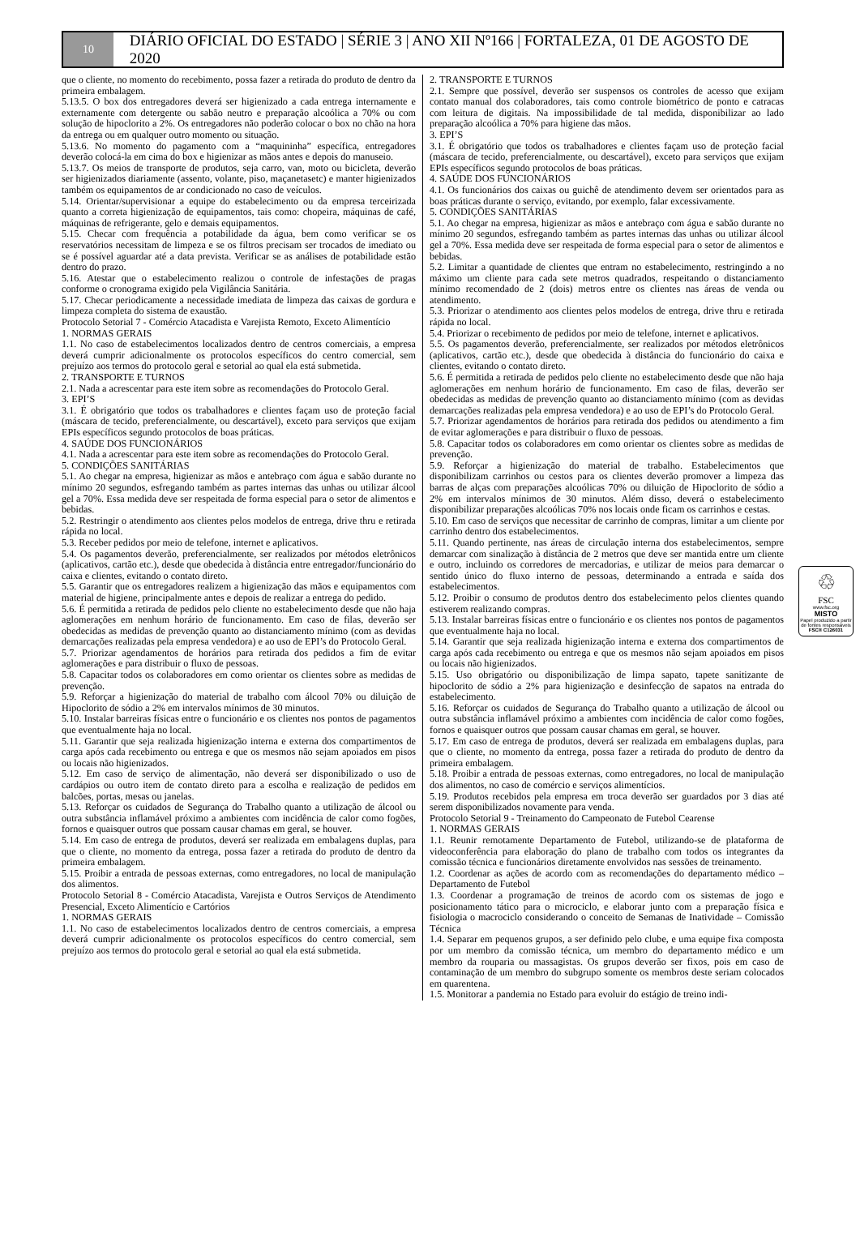10
DIÁRIO OFICIAL DO ESTADO | SÉRIE 3 | ANO XII Nº166 | FORTALEZA, 01 DE AGOSTO DE 2020
que o cliente, no momento do recebimento, possa fazer a retirada do produto de dentro da primeira embalagem.
5.13.5. O box dos entregadores deverá ser higienizado a cada entrega internamente e externamente com detergente ou sabão neutro e preparação alcoólica a 70% ou com solução de hipoclorito a 2%. Os entregadores não poderão colocar o box no chão na hora da entrega ou em qualquer outro momento ou situação.
5.13.6. No momento do pagamento com a “maquininha” específica, entregadores deverão colocá-la em cima do box e higienizar as mãos antes e depois do manuseio.
5.13.7. Os meios de transporte de produtos, seja carro, van, moto ou bicicleta, deverão ser higienizados diariamente (assento, volante, piso, maçanetasetc) e manter higienizados também os equipamentos de ar condicionado no caso de veículos.
5.14. Orientar/supervisionar a equipe do estabelecimento ou da empresa terceirizada quanto a correta higienização de equipamentos, tais como: chopeira, máquinas de café, máquinas de refrigerante, gelo e demais equipamentos.
5.15. Checar com frequência a potabilidade da água, bem como verificar se os reservatórios necessitam de limpeza e se os filtros precisam ser trocados de imediato ou se é possível aguardar até a data prevista. Verificar se as análises de potabilidade estão dentro do prazo.
5.16. Atestar que o estabelecimento realizou o controle de infestações de pragas conforme o cronograma exigido pela Vigilância Sanitária.
5.17. Checar periodicamente a necessidade imediata de limpeza das caixas de gordura e limpeza completa do sistema de exaustão.
Protocolo Setorial 7 - Comércio Atacadista e Varejista Remoto, Exceto Alimentício
1. NORMAS GERAIS
1.1. No caso de estabelecimentos localizados dentro de centros comerciais, a empresa deverá cumprir adicionalmente os protocolos específicos do centro comercial, sem prejuízo aos termos do protocolo geral e setorial ao qual ela está submetida.
2. TRANSPORTE E TURNOS
2.1. Nada a acrescentar para este item sobre as recomendações do Protocolo Geral.
3. EPI’S
3.1. É obrigatório que todos os trabalhadores e clientes façam uso de proteção facial (máscara de tecido, preferencialmente, ou descartável), exceto para serviços que exijam EPIs específicos segundo protocolos de boas práticas.
4. SAÚDE DOS FUNCIONÁRIOS
4.1. Nada a acrescentar para este item sobre as recomendações do Protocolo Geral.
5. CONDIÇÕES SANITÁRIAS
5.1. Ao chegar na empresa, higienizar as mãos e antebraço com água e sabão durante no mínimo 20 segundos, esfregando também as partes internas das unhas ou utilizar álcool gel a 70%. Essa medida deve ser respeitada de forma especial para o setor de alimentos e bebidas.
5.2. Restringir o atendimento aos clientes pelos modelos de entrega, drive thru e retirada rápida no local.
5.3. Receber pedidos por meio de telefone, internet e aplicativos.
5.4. Os pagamentos deverão, preferencialmente, ser realizados por métodos eletrônicos (aplicativos, cartão etc.), desde que obedecida à distância entre entregador/funcionário do caixa e clientes, evitando o contato direto.
5.5. Garantir que os entregadores realizem a higienização das mãos e equipamentos com material de higiene, principalmente antes e depois de realizar a entrega do pedido.
5.6. É permitida a retirada de pedidos pelo cliente no estabelecimento desde que não haja aglomerações em nenhum horário de funcionamento. Em caso de filas, deverão ser obedecidas as medidas de prevenção quanto ao distanciamento mínimo (com as devidas demarcações realizadas pela empresa vendedora) e ao uso de EPI’s do Protocolo Geral.
5.7. Priorizar agendamentos de horários para retirada dos pedidos a fim de evitar aglomerações e para distribuir o fluxo de pessoas.
5.8. Capacitar todos os colaboradores em como orientar os clientes sobre as medidas de prevenção.
5.9. Reforçar a higienização do material de trabalho com álcool 70% ou diluição de Hipoclorito de sódio a 2% em intervalos mínimos de 30 minutos.
5.10. Instalar barreiras físicas entre o funcionário e os clientes nos pontos de pagamentos que eventualmente haja no local.
5.11. Garantir que seja realizada higienização interna e externa dos compartimentos de carga após cada recebimento ou entrega e que os mesmos não sejam apoiados em pisos ou locais não higienizados.
5.12. Em caso de serviço de alimentação, não deverá ser disponibilizado o uso de cardápios ou outro item de contato direto para a escolha e realização de pedidos em balcões, portas, mesas ou janelas.
5.13. Reforçar os cuidados de Segurança do Trabalho quanto a utilização de álcool ou outra substância inflamável próximo a ambientes com incidência de calor como fogões, fornos e quaisquer outros que possam causar chamas em geral, se houver.
5.14. Em caso de entrega de produtos, deverá ser realizada em embalagens duplas, para que o cliente, no momento da entrega, possa fazer a retirada do produto de dentro da primeira embalagem.
5.15. Proibir a entrada de pessoas externas, como entregadores, no local de manipulação dos alimentos.
Protocolo Setorial 8 - Comércio Atacadista, Varejista e Outros Serviços de Atendimento Presencial, Exceto Alimentício e Cartórios
1. NORMAS GERAIS
1.1. No caso de estabelecimentos localizados dentro de centros comerciais, a empresa deverá cumprir adicionalmente os protocolos específicos do centro comercial, sem prejuízo aos termos do protocolo geral e setorial ao qual ela está submetida.
2. TRANSPORTE E TURNOS
2.1. Sempre que possível, deverão ser suspensos os controles de acesso que exijam contato manual dos colaboradores, tais como controle biométrico de ponto e catracas com leitura de digitais. Na impossibilidade de tal medida, disponibilizar ao lado preparação alcoólica a 70% para higiene das mãos.
3. EPI’S
3.1. É obrigatório que todos os trabalhadores e clientes façam uso de proteção facial (máscara de tecido, preferencialmente, ou descartável), exceto para serviços que exijam EPIs específicos segundo protocolos de boas práticas.
4. SAÚDE DOS FUNCIONÁRIOS
4.1. Os funcionários dos caixas ou guichê de atendimento devem ser orientados para as boas práticas durante o serviço, evitando, por exemplo, falar excessivamente.
5. CONDIÇÕES SANITÁRIAS
5.1. Ao chegar na empresa, higienizar as mãos e antebraço com água e sabão durante no mínimo 20 segundos, esfregando também as partes internas das unhas ou utilizar álcool gel a 70%. Essa medida deve ser respeitada de forma especial para o setor de alimentos e bebidas.
5.2. Limitar a quantidade de clientes que entram no estabelecimento, restringindo a no máximo um cliente para cada sete metros quadrados, respeitando o distanciamento mínimo recomendado de 2 (dois) metros entre os clientes nas áreas de venda ou atendimento.
5.3. Priorizar o atendimento aos clientes pelos modelos de entrega, drive thru e retirada rápida no local.
5.4. Priorizar o recebimento de pedidos por meio de telefone, internet e aplicativos.
5.5. Os pagamentos deverão, preferencialmente, ser realizados por métodos eletrônicos (aplicativos, cartão etc.), desde que obedecida à distância do funcionário do caixa e clientes, evitando o contato direto.
5.6. É permitida a retirada de pedidos pelo cliente no estabelecimento desde que não haja aglomerações em nenhum horário de funcionamento. Em caso de filas, deverão ser obedecidas as medidas de prevenção quanto ao distanciamento mínimo (com as devidas demarcações realizadas pela empresa vendedora) e ao uso de EPI’s do Protocolo Geral.
5.7. Priorizar agendamentos de horários para retirada dos pedidos ou atendimento a fim de evitar aglomerações e para distribuir o fluxo de pessoas.
5.8. Capacitar todos os colaboradores em como orientar os clientes sobre as medidas de prevenção.
5.9. Reforçar a higienização do material de trabalho. Estabelecimentos que disponibilizam carrinhos ou cestos para os clientes deverão promover a limpeza das barras de alças com preparações alcoólicas 70% ou diluição de Hipoclorito de sódio a 2% em intervalos mínimos de 30 minutos. Além disso, deverá o estabelecimento disponibilizar preparações alcoólicas 70% nos locais onde ficam os carrinhos e cestas.
5.10. Em caso de serviços que necessitar de carrinho de compras, limitar a um cliente por carrinho dentro dos estabelecimentos.
5.11. Quando pertinente, nas áreas de circulação interna dos estabelecimentos, sempre demarcar com sinalização à distância de 2 metros que deve ser mantida entre um cliente e outro, incluindo os corredores de mercadorias, e utilizar de meios para demarcar o sentido único do fluxo interno de pessoas, determinando a entrada e saída dos estabelecimentos.
5.12. Proibir o consumo de produtos dentro dos estabelecimento pelos clientes quando estiverem realizando compras.
5.13. Instalar barreiras físicas entre o funcionário e os clientes nos pontos de pagamentos que eventualmente haja no local.
5.14. Garantir que seja realizada higienização interna e externa dos compartimentos de carga após cada recebimento ou entrega e que os mesmos não sejam apoiados em pisos ou locais não higienizados.
5.15. Uso obrigatório ou disponibilização de limpa sapato, tapete sanitizante de hipoclorito de sódio a 2% para higienização e desinfecção de sapatos na entrada do estabelecimento.
5.16. Reforçar os cuidados de Segurança do Trabalho quanto a utilização de álcool ou outra substância inflamável próximo a ambientes com incidência de calor como fogões, fornos e quaisquer outros que possam causar chamas em geral, se houver.
5.17. Em caso de entrega de produtos, deverá ser realizada em embalagens duplas, para que o cliente, no momento da entrega, possa fazer a retirada do produto de dentro da primeira embalagem.
5.18. Proibir a entrada de pessoas externas, como entregadores, no local de manipulação dos alimentos, no caso de comércio e serviços alimentícios.
5.19. Produtos recebidos pela empresa em troca deverão ser guardados por 3 dias até serem disponibilizados novamente para venda.
Protocolo Setorial 9 - Treinamento do Campeonato de Futebol Cearense
1. NORMAS GERAIS
1.1. Reunir remotamente Departamento de Futebol, utilizando-se de plataforma de videoconferência para elaboração do plano de trabalho com todos os integrantes da comissão técnica e funcionários diretamente envolvidos nas sessões de treinamento.
1.2. Coordenar as ações de acordo com as recomendações do departamento médico – Departamento de Futebol
1.3. Coordenar a programação de treinos de acordo com os sistemas de jogo e posicionamento tático para o microciclo, e elaborar junto com a preparação física e fisiologia o macrociclo considerando o conceito de Semanas de Inatividade – Comissão Técnica
1.4. Separar em pequenos grupos, a ser definido pelo clube, e uma equipe fixa composta por um membro da comissão técnica, um membro do departamento médico e um membro da rouparia ou massagistas. Os grupos deverão ser fixos, pois em caso de contaminação de um membro do subgrupo somente os membros deste seriam colocados em quarentena.
1.5. Monitorar a pandemia no Estado para evoluir do estágio de treino indi-
♲
FSC
www.fsc.org
MISTO
Papel produzido a partir de fontes responsáveis
FSC® C126031